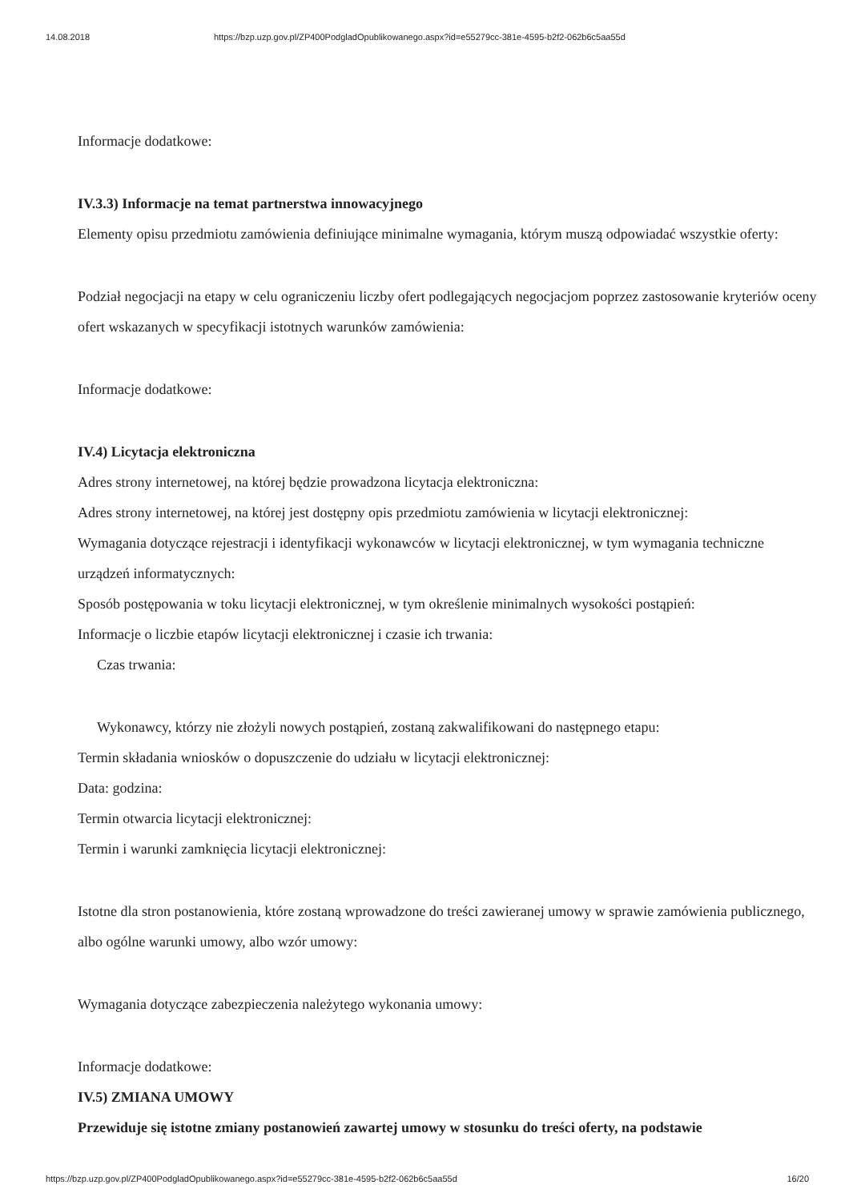14.08.2018 https://bzp.uzp.gov.pl/ZP400PodgladOpublikowanego.aspx?id=e55279cc-381e-4595-b2f2-062b6c5aa55d
Informacje dodatkowe:
IV.3.3) Informacje na temat partnerstwa innowacyjnego
Elementy opisu przedmiotu zamówienia definiujące minimalne wymagania, którym muszą odpowiadać wszystkie oferty:
Podział negocjacji na etapy w celu ograniczeniu liczby ofert podlegających negocjacjom poprzez zastosowanie kryteriów oceny ofert wskazanych w specyfikacji istotnych warunków zamówienia:
Informacje dodatkowe:
IV.4) Licytacja elektroniczna
Adres strony internetowej, na której będzie prowadzona licytacja elektroniczna:
Adres strony internetowej, na której jest dostępny opis przedmiotu zamówienia w licytacji elektronicznej:
Wymagania dotyczące rejestracji i identyfikacji wykonawców w licytacji elektronicznej, w tym wymagania techniczne urządzeń informatycznych:
Sposób postępowania w toku licytacji elektronicznej, w tym określenie minimalnych wysokości postąpień:
Informacje o liczbie etapów licytacji elektronicznej i czasie ich trwania:
Czas trwania:
Wykonawcy, którzy nie złożyli nowych postąpień, zostaną zakwalifikowani do następnego etapu:
Termin składania wniosków o dopuszczenie do udziału w licytacji elektronicznej:
Data: godzina:
Termin otwarcia licytacji elektronicznej:
Termin i warunki zamknięcia licytacji elektronicznej:
Istotne dla stron postanowienia, które zostaną wprowadzone do treści zawieranej umowy w sprawie zamówienia publicznego, albo ogólne warunki umowy, albo wzór umowy:
Wymagania dotyczące zabezpieczenia należytego wykonania umowy:
Informacje dodatkowe:
IV.5) ZMIANA UMOWY
Przewiduje się istotne zmiany postanowień zawartej umowy w stosunku do treści oferty, na podstawie
https://bzp.uzp.gov.pl/ZP400PodgladOpublikowanego.aspx?id=e55279cc-381e-4595-b2f2-062b6c5aa55d 16/20